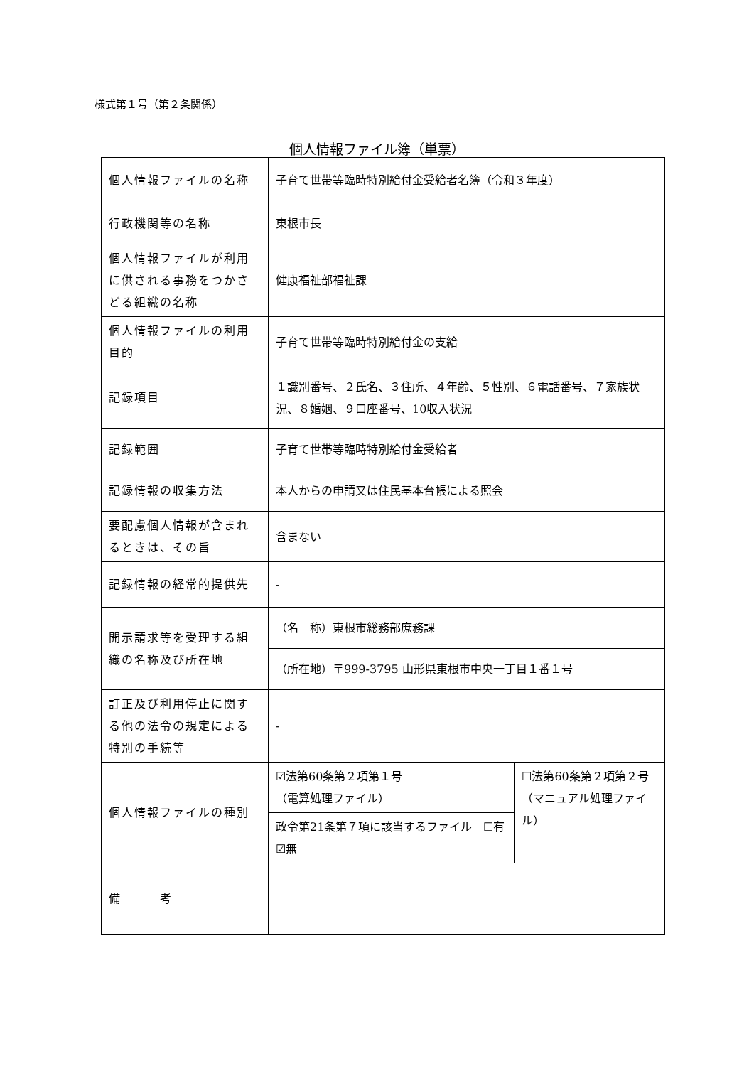様式第１号（第２条関係）
個人情報ファイル簿（単票）
| 個人情報ファイルの名称 | 子育て世帯等臨時特別給付金受給者名簿（令和３年度） | |
| 行政機関等の名称 | 東根市長 | |
| 個人情報ファイルが利用に供される事務をつかさどる組織の名称 | 健康福祉部福祉課 | |
| 個人情報ファイルの利用目的 | 子育て世帯等臨時特別給付金の支給 | |
| 記録項目 | １識別番号、２氏名、３住所、４年齢、５性別、６電話番号、７家族状況、８婚姻、９口座番号、10収入状況 | |
| 記録範囲 | 子育て世帯等臨時特別給付金受給者 | |
| 記録情報の収集方法 | 本人からの申請又は住民基本台帳による照会 | |
| 要配慮個人情報が含まれるときは、その旨 | 含まない | |
| 記録情報の経常的提供先 | - | |
| 開示請求等を受理する組織の名称及び所在地 | （名 称）東根市総務部庶務課 | |
| | （所在地）〒999-3795 山形県東根市中央一丁目１番１号 | |
| 訂正及び利用停止に関する他の法令の規定による特別の手続等 | - | |
| 個人情報ファイルの種別 | ☑法第60条第２項第１号 （電算処理ファイル） | ☐法第60条第２項第２号 （マニュアル処理ファイル） |
| | 政令第21条第７項に該当するファイル ☐有 ☑無 | |
| 備 考 | | |